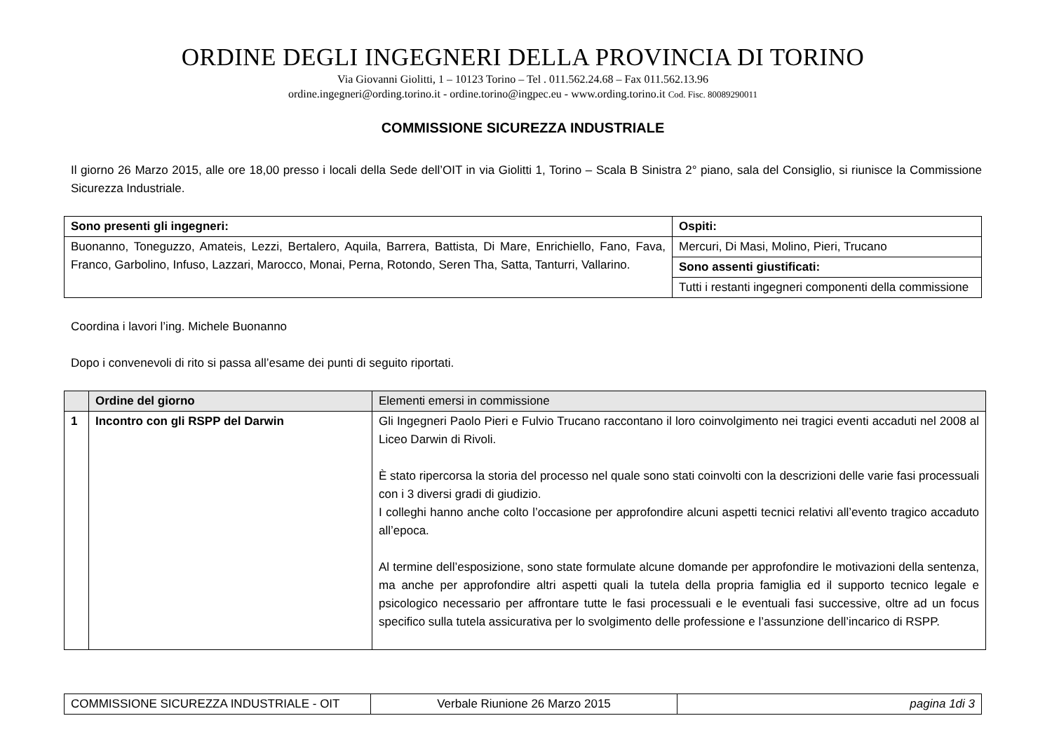ORDINE DEGLI INGEGNERI DELLA PROVINCIA DI TORINO
Via Giovanni Giolitti, 1 – 10123 Torino – Tel . 011.562.24.68 – Fax 011.562.13.96
ordine.ingegneri@ording.torino.it - ordine.torino@ingpec.eu - www.ording.torino.it Cod. Fisc. 80089290011
COMMISSIONE SICUREZZA INDUSTRIALE
Il giorno 26 Marzo 2015, alle ore 18,00 presso i locali della Sede dell’OIT in via Giolitti 1, Torino – Scala B Sinistra 2° piano, sala del Consiglio, si riunisce la Commissione Sicurezza Industriale.
| Sono presenti gli ingegneri: | Ospiti: |
| --- | --- |
| Buonanno, Toneguzzo, Amateis, Lezzi, Bertalero, Aquila, Barrera, Battista, Di Mare, Enrichiello, Fano, Fava, Franco, Garbolino, Infuso, Lazzari, Marocco, Monai, Perna, Rotondo, Seren Tha, Satta, Tanturri, Vallarino. | Mercuri, Di Masi, Molino, Pieri, Trucano |
| | Sono assenti giustificati: |
| | Tutti i restanti ingegneri componenti della commissione |
Coordina i lavori l’ing. Michele Buonanno
Dopo i convenevoli di rito si passa all’esame dei punti di seguito riportati.
| | Ordine del giorno | Elementi emersi in commissione |
| 1 | Incontro con gli RSPP del Darwin | Gli Ingegneri Paolo Pieri e Fulvio Trucano raccontano il loro coinvolgimento nei tragici eventi accaduti nel 2008 al Liceo Darwin di Rivoli. È stato ripercorsa la storia del processo nel quale sono stati coinvolti con la descrizioni delle varie fasi processuali con i 3 diversi gradi di giudizio. I colleghi hanno anche colto l’occasione per approfondire alcuni aspetti tecnici relativi all’evento tragico accaduto all’epoca. Al termine dell’esposizione, sono state formulate alcune domande per approfondire le motivazioni della sentenza, ma anche per approfondire altri aspetti quali la tutela della propria famiglia ed il supporto tecnico legale e psicologico necessario per affrontare tutte le fasi processuali e le eventuali fasi successive, oltre ad un focus specifico sulla tutela assicurativa per lo svolgimento delle professione e l’assunzione dell’incarico di RSPP. |
| COMMISSIONE SICUREZZA INDUSTRIALE - OIT | Verbale Riunione 26 Marzo 2015 | pagina 1di 3 |